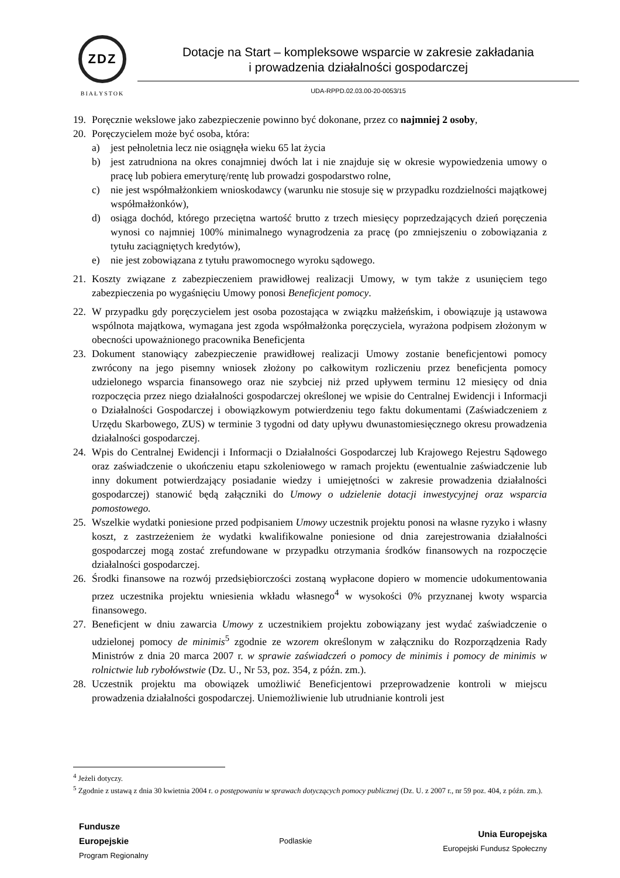ZDZ
BIAŁYSTOK
Dotacje na Start – kompleksowe wsparcie w zakresie zakładania
i prowadzenia działalności gospodarczej
UDA-RPPD.02.03.00-20-0053/15
19. Poręcznie wekslowe jako zabezpieczenie powinno być dokonane, przez co najmniej 2 osoby,
20. Poręczycielem może być osoba, która:
a) jest pełnoletnia lecz nie osiągnęła wieku 65 lat życia
b) jest zatrudniona na okres conajmniej dwóch lat i nie znajduje się w okresie wypowiedzenia umowy o pracę lub pobiera emeryturę/rentę lub prowadzi gospodarstwo rolne,
c) nie jest współmałżonkiem wnioskodawcy (warunku nie stosuje się w przypadku rozdzielności majątkowej współmałżonków),
d) osiąga dochód, którego przeciętna wartość brutto z trzech miesięcy poprzedzających dzień poręczenia wynosi co najmniej 100% minimalnego wynagrodzenia za pracę (po zmniejszeniu o zobowiązania z tytułu zaciągniętych kredytów),
e) nie jest zobowiązana z tytułu prawomocnego wyroku sądowego.
21. Koszty związane z zabezpieczeniem prawidłowej realizacji Umowy, w tym także z usunięciem tego zabezpieczenia po wygaśnięciu Umowy ponosi Beneficjent pomocy.
22. W przypadku gdy poręczycielem jest osoba pozostająca w związku małżeńskim, i obowiązuje ją ustawowa wspólnota majątkowa, wymagana jest zgoda współmałżonka poręczyciela, wyrażona podpisem złożonym w obecności upoważnionego pracownika Beneficjenta
23. Dokument stanowiący zabezpieczenie prawidłowej realizacji Umowy zostanie beneficjentowi pomocy zwrócony na jego pisemny wniosek złożony po całkowitym rozliczeniu przez beneficjenta pomocy udzielonego wsparcia finansowego oraz nie szybciej niż przed upływem terminu 12 miesięcy od dnia rozpoczęcia przez niego działalności gospodarczej określonej we wpisie do Centralnej Ewidencji i Informacji o Działalności Gospodarczej i obowiązkowym potwierdzeniu tego faktu dokumentami (Zaświadczeniem z Urzędu Skarbowego, ZUS) w terminie 3 tygodni od daty upływu dwunastomiesięcznego okresu prowadzenia działalności gospodarczej.
24. Wpis do Centralnej Ewidencji i Informacji o Działalności Gospodarczej lub Krajowego Rejestru Sądowego oraz zaświadczenie o ukończeniu etapu szkoleniowego w ramach projektu (ewentualnie zaświadczenie lub inny dokument potwierdzający posiadanie wiedzy i umiejętności w zakresie prowadzenia działalności gospodarczej) stanowić będą załączniki do Umowy o udzielenie dotacji inwestycyjnej oraz wsparcia pomostowego.
25. Wszelkie wydatki poniesione przed podpisaniem Umowy uczestnik projektu ponosi na własne ryzyko i własny koszt, z zastrzeżeniem że wydatki kwalifikowalne poniesione od dnia zarejestrowania działalności gospodarczej mogą zostać zrefundowane w przypadku otrzymania środków finansowych na rozpoczęcie działalności gospodarczej.
26. Środki finansowe na rozwój przedsiębiorczości zostaną wypłacone dopiero w momencie udokumentowania przez uczestnika projektu wniesienia wkładu własnego<sup>4</sup> w wysokości 0% przyznanej kwoty wsparcia finansowego.
27. Beneficjent w dniu zawarcia Umowy z uczestnikiem projektu zobowiązany jest wydać zaświadczenie o udzielonej pomocy de minimis<sup>5</sup> zgodnie ze wzorem określonym w załączniku do Rozporządzenia Rady Ministrów z dnia 20 marca 2007 r. w sprawie zaświadczeń o pomocy de minimis i pomocy de minimis w rolnictwie lub rybołówstwie (Dz. U., Nr 53, poz. 354, z późn. zm.).
28. Uczestnik projektu ma obowiązek umożliwić Beneficjentowi przeprowadzenie kontroli w miejscu prowadzenia działalności gospodarczej. Uniemożliwienie lub utrudnianie kontroli jest
<sup>4</sup> Jeżeli dotyczy.
<sup>5</sup> Zgodnie z ustawą z dnia 30 kwietnia 2004 r. o postępowaniu w sprawach dotyczących pomocy publicznej (Dz. U. z 2007 r., nr 59 poz. 404, z późn. zm.).
Fundusze
Europejskie
Program Regionalny
Podlaskie
Unia Europejska
Europejski Fundusz Społeczny